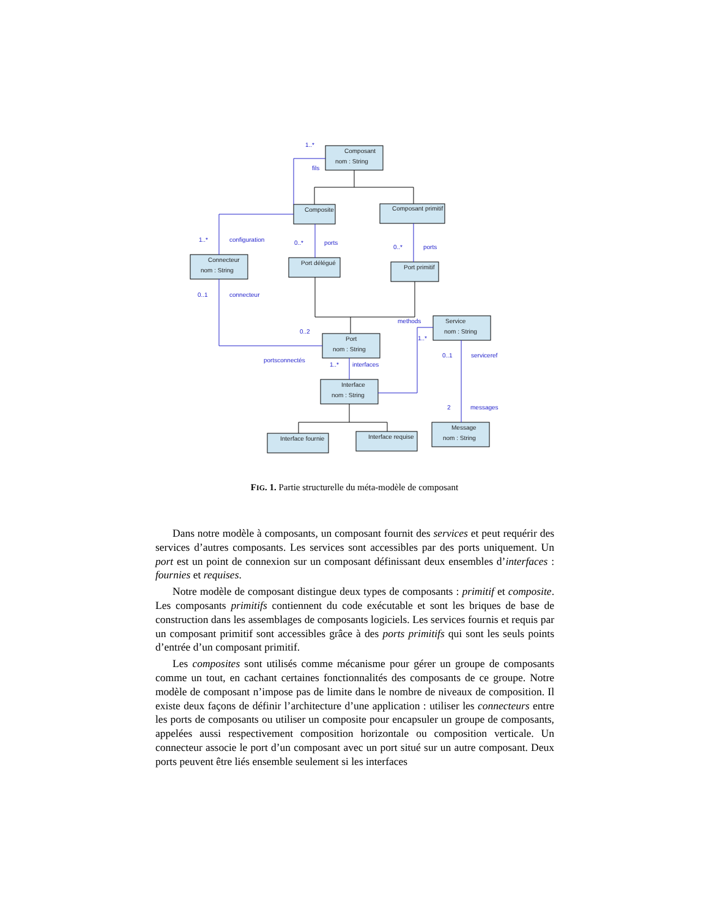Composant
nom : String
Composite
Composant primitif
Connecteur
nom : String
Port délégué
Port primitif
Port
nom : String
Service
nom : String
Interface
nom : String
Interface fournie
Interface requise
Message
nom : String
1..*
fils
1..*
configuration
0..*
ports
0..*
ports
0..1
connecteur
methods
0..2
1..*
0..1
serviceref
portsconnectés
1..*
interfaces
2
messages
FIG. 1. Partie structurelle du méta-modèle de composant
Dans notre modèle à composants, un composant fournit des services et peut requérir des services d’autres composants. Les services sont accessibles par des ports uniquement. Un port est un point de connexion sur un composant définissant deux ensembles d’interfaces : fournies et requises.
Notre modèle de composant distingue deux types de composants : primitif et composite. Les composants primitifs contiennent du code exécutable et sont les briques de base de construction dans les assemblages de composants logiciels. Les services fournis et requis par un composant primitif sont accessibles grâce à des ports primitifs qui sont les seuls points d’entrée d’un composant primitif.
Les composites sont utilisés comme mécanisme pour gérer un groupe de composants comme un tout, en cachant certaines fonctionnalités des composants de ce groupe. Notre modèle de composant n’impose pas de limite dans le nombre de niveaux de composition. Il existe deux façons de définir l’architecture d’une application : utiliser les connecteurs entre les ports de composants ou utiliser un composite pour encapsuler un groupe de composants, appelées aussi respectivement composition horizontale ou composition verticale. Un connecteur associe le port d’un composant avec un port situé sur un autre composant. Deux ports peuvent être liés ensemble seulement si les interfaces